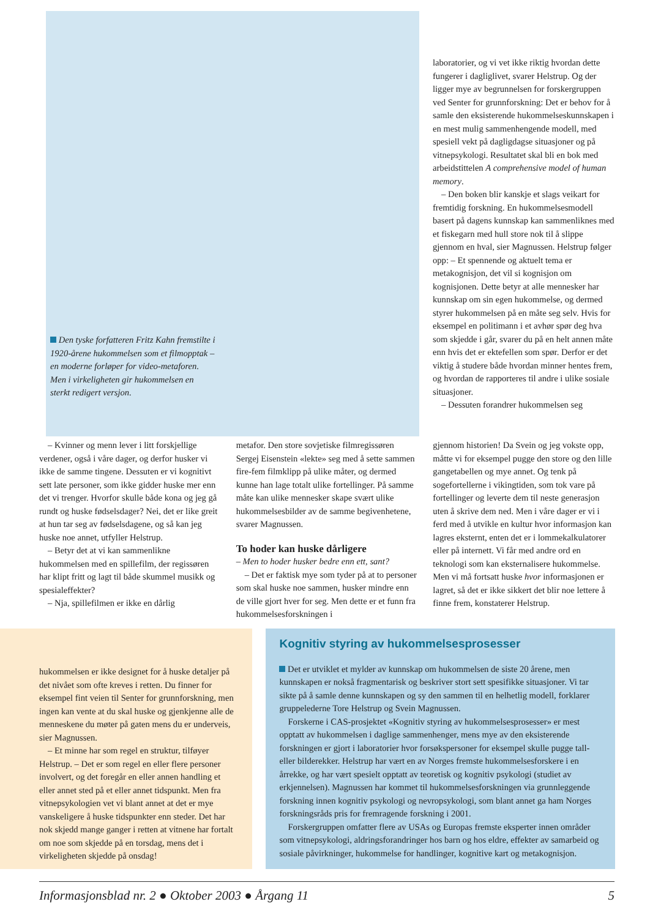Den tyske forfatteren Fritz Kahn fremstilte i 1920-årene hukommelsen som et filmopptak – en moderne forløper for video-metaforen. Men i virkeligheten gir hukommelsen en sterkt redigert versjon.
– Kvinner og menn lever i litt forskjellige verdener, også i våre dager, og derfor husker vi ikke de samme tingene. Dessuten er vi kognitivt sett late personer, som ikke gidder huske mer enn det vi trenger. Hvorfor skulle både kona og jeg gå rundt og huske fødselsdager? Nei, det er like greit at hun tar seg av fødselsdagene, og så kan jeg huske noe annet, utfyller Helstrup.
– Betyr det at vi kan sammenlikne hukommelsen med en spillefilm, der regissøren har klipt fritt og lagt til både skummel musikk og spesialeffekter?
– Nja, spillefilmen er ikke en dårlig
metafor. Den store sovjetiske filmregissøren Sergej Eisenstein «lekte» seg med å sette sammen fire-fem filmklipp på ulike måter, og dermed kunne han lage totalt ulike fortellinger. På samme måte kan ulike mennesker skape svært ulike hukommelsesbilder av de samme begivenhetene, svarer Magnussen.
To hoder kan huske dårligere
– Men to hoder husker bedre enn ett, sant?
– Det er faktisk mye som tyder på at to personer som skal huske noe sammen, husker mindre enn de ville gjort hver for seg. Men dette er et funn fra hukommelsesforskningen i
gjennom historien! Da Svein og jeg vokste opp, måtte vi for eksempel pugge den store og den lille gangetabellen og mye annet. Og tenk på sogefortellerne i vikingtiden, som tok vare på fortellinger og leverte dem til neste generasjon uten å skrive dem ned. Men i våre dager er vi i ferd med å utvikle en kultur hvor informasjon kan lagres eksternt, enten det er i lommekalkulatorer eller på internett. Vi får med andre ord en teknologi som kan eksternalisere hukommelse. Men vi må fortsatt huske hvor informasjonen er lagret, så det er ikke sikkert det blir noe lettere å finne frem, konstaterer Helstrup.
laboratorier, og vi vet ikke riktig hvordan dette fungerer i dagliglivet, svarer Helstrup. Og der ligger mye av begrunnelsen for forskergruppen ved Senter for grunnforskning: Det er behov for å samle den eksisterende hukommelseskunnskapen i en mest mulig sammenhengende modell, med spesiell vekt på dagligdagse situasjoner og på vitnepsykologi. Resultatet skal bli en bok med arbeidstittelen A comprehensive model of human memory.
– Den boken blir kanskje et slags veikart for fremtidig forskning. En hukommelsesmodell basert på dagens kunnskap kan sammenliknes med et fiskegarn med hull store nok til å slippe gjennom en hval, sier Magnussen. Helstrup følger opp: – Et spennende og aktuelt tema er metakognisjon, det vil si kognisjon om kognisjonen. Dette betyr at alle mennesker har kunnskap om sin egen hukommelse, og dermed styrer hukommelsen på en måte seg selv. Hvis for eksempel en politimann i et avhør spør deg hva som skjedde i går, svarer du på en helt annen måte enn hvis det er ektefellen som spør. Derfor er det viktig å studere både hvordan minner hentes frem, og hvordan de rapporteres til andre i ulike sosiale situasjoner.
– Dessuten forandrer hukommelsen seg
hukommelsen er ikke designet for å huske detaljer på det nivået som ofte kreves i retten. Du finner for eksempel fint veien til Senter for grunnforskning, men ingen kan vente at du skal huske og gjenkjenne alle de menneskene du møter på gaten mens du er underveis, sier Magnussen.
– Et minne har som regel en struktur, tilføyer Helstrup. – Det er som regel en eller flere personer involvert, og det foregår en eller annen handling et eller annet sted på et eller annet tidspunkt. Men fra vitnepsykologien vet vi blant annet at det er mye vanskeligere å huske tidspunkter enn steder. Det har nok skjedd mange ganger i retten at vitnene har fortalt om noe som skjedde på en torsdag, mens det i virkeligheten skjedde på onsdag!
Kognitiv styring av hukommelsesprosesser
Det er utviklet et mylder av kunnskap om hukommelsen de siste 20 årene, men kunnskapen er nokså fragmentarisk og beskriver stort sett spesifikke situasjoner. Vi tar sikte på å samle denne kunnskapen og sy den sammen til en helhetlig modell, forklarer gruppelederne Tore Helstrup og Svein Magnussen.
Forskerne i CAS-prosjektet «Kognitiv styring av hukommelsesprosesser» er mest opptatt av hukommelsen i daglige sammenhenger, mens mye av den eksisterende forskningen er gjort i laboratorier hvor forsøkspersoner for eksempel skulle pugge tall- eller bilderekker. Helstrup har vært en av Norges fremste hukommelsesforskere i en årrekke, og har vært spesielt opptatt av teoretisk og kognitiv psykologi (studiet av erkjennelsen). Magnussen har kommet til hukommelsesforskningen via grunnleggende forskning innen kognitiv psykologi og nevropsykologi, som blant annet ga ham Norges forskningsråds pris for fremragende forskning i 2001.
Forskergruppen omfatter flere av USAs og Europas fremste eksperter innen områder som vitnepsykologi, aldringsforandringer hos barn og hos eldre, effekter av samarbeid og sosiale påvirkninger, hukommelse for handlinger, kognitive kart og metakognisjon.
Informasjonsblad nr. 2 ● Oktober 2003 ● Årgang 11 5